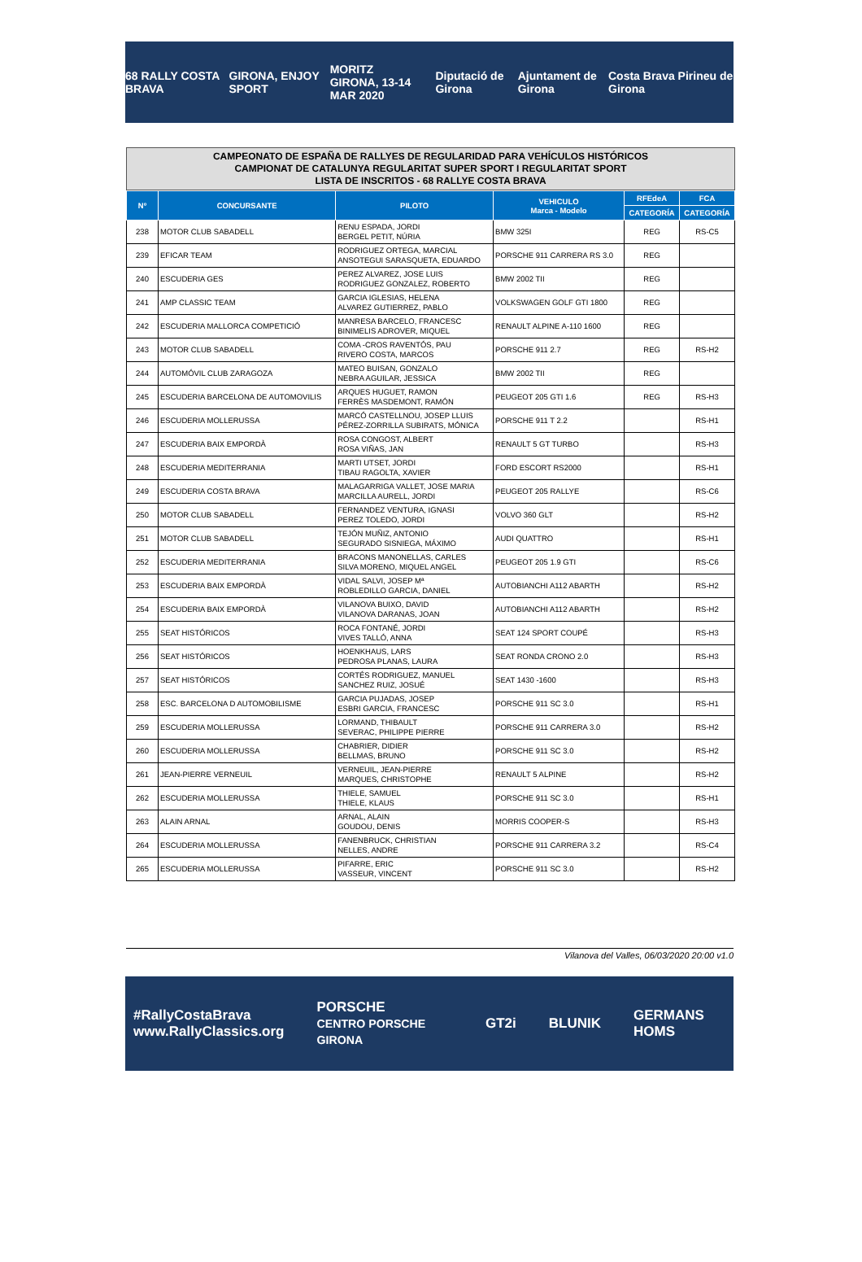68 RALLY COSTA BRAVA GIRONA, ENJOY SPORT MORITZ
GIRONA, 13-14 MAR 2020 Diputació de Girona Ajuntament de Girona Costa Brava Pirineu de Girona
CAMPEONATO DE ESPAÑA DE RALLYES DE REGULARIDAD PARA VEHÍCULOS HISTÓRICOS
CAMPIONAT DE CATALUNYA REGULARITAT SUPER SPORT I REGULARITAT SPORT
LISTA DE INSCRITOS - 68 RALLYE COSTA BRAVA
| Nº | CONCURSANTE | PILOTO | VEHICULO Marca - Modelo | RFEdeA | FCA |
| --- | --- | --- | --- | --- | --- |
| | | | | CATEGORÍA | CATEGORÍA |
| 238 | MOTOR CLUB SABADELL | RENU ESPADA, JORDI BERGEL PETIT, NÚRIA | BMW 325I | REG | RS-C5 |
| 239 | EFICAR TEAM | RODRIGUEZ ORTEGA, MARCIAL ANSOTEGUI SARASQUETA, EDUARDO | PORSCHE 911 CARRERA RS 3.0 | REG | |
| 240 | ESCUDERIA GES | PEREZ ALVAREZ, JOSE LUIS RODRIGUEZ GONZALEZ, ROBERTO | BMW 2002 TII | REG | |
| 241 | AMP CLASSIC TEAM | GARCIA IGLESIAS, HELENA ALVAREZ GUTIERREZ, PABLO | VOLKSWAGEN GOLF GTI 1800 | REG | |
| 242 | ESCUDERIA MALLORCA COMPETICIÓ | MANRESA BARCELO, FRANCESC BINIMELIS ADROVER, MIQUEL | RENAULT ALPINE A-110 1600 | REG | |
| 243 | MOTOR CLUB SABADELL | COMA -CROS RAVENTÓS, PAU RIVERO COSTA, MARCOS | PORSCHE 911 2.7 | REG | RS-H2 |
| 244 | AUTOMÓVIL CLUB ZARAGOZA | MATEO BUISAN, GONZALO NEBRA AGUILAR, JESSICA | BMW 2002 TII | REG | |
| 245 | ESCUDERIA BARCELONA DE AUTOMOVILIS | ARQUES HUGUET, RAMON FERRÈS MASDEMONT, RAMÓN | PEUGEOT 205 GTI 1.6 | REG | RS-H3 |
| 246 | ESCUDERIA MOLLERUSSA | MARCÓ CASTELLNOU, JOSEP LLUIS PÉREZ-ZORRILLA SUBIRATS, MÓNICA | PORSCHE 911 T 2.2 | | RS-H1 |
| 247 | ESCUDERIA BAIX EMPORDÀ | ROSA CONGOST, ALBERT ROSA VIÑAS, JAN | RENAULT 5 GT TURBO | | RS-H3 |
| 248 | ESCUDERIA MEDITERRANIA | MARTI UTSET, JORDI TIBAU RAGOLTA, XAVIER | FORD ESCORT RS2000 | | RS-H1 |
| 249 | ESCUDERIA COSTA BRAVA | MALAGARRIGA VALLET, JOSE MARIA MARCILLA AURELL, JORDI | PEUGEOT 205 RALLYE | | RS-C6 |
| 250 | MOTOR CLUB SABADELL | FERNANDEZ VENTURA, IGNASI PEREZ TOLEDO, JORDI | VOLVO 360 GLT | | RS-H2 |
| 251 | MOTOR CLUB SABADELL | TEJÓN MUÑIZ, ANTONIO SEGURADO SISNIEGA, MÁXIMO | AUDI QUATTRO | | RS-H1 |
| 252 | ESCUDERIA MEDITERRANIA | BRACONS MANONELLAS, CARLES SILVA MORENO, MIQUEL ANGEL | PEUGEOT 205 1.9 GTI | | RS-C6 |
| 253 | ESCUDERIA BAIX EMPORDÀ | VIDAL SALVI, JOSEP Mª ROBLEDILLO GARCIA, DANIEL | AUTOBIANCHI A112 ABARTH | | RS-H2 |
| 254 | ESCUDERIA BAIX EMPORDÀ | VILANOVA BUIXO, DAVID VILANOVA DARANAS, JOAN | AUTOBIANCHI A112 ABARTH | | RS-H2 |
| 255 | SEAT HISTÓRICOS | ROCA FONTANÉ, JORDI VIVES TALLÓ, ANNA | SEAT 124 SPORT COUPÉ | | RS-H3 |
| 256 | SEAT HISTÓRICOS | HOENKHAUS, LARS PEDROSA PLANAS, LAURA | SEAT RONDA CRONO 2.0 | | RS-H3 |
| 257 | SEAT HISTÓRICOS | CORTÉS RODRIGUEZ, MANUEL SANCHEZ RUIZ, JOSUÉ | SEAT 1430 -1600 | | RS-H3 |
| 258 | ESC. BARCELONA D AUTOMOBILISME | GARCIA PUJADAS, JOSEP ESBRI GARCIA, FRANCESC | PORSCHE 911 SC 3.0 | | RS-H1 |
| 259 | ESCUDERIA MOLLERUSSA | LORMAND, THIBAULT SEVERAC, PHILIPPE PIERRE | PORSCHE 911 CARRERA 3.0 | | RS-H2 |
| 260 | ESCUDERIA MOLLERUSSA | CHABRIER, DIDIER BELLMAS, BRUNO | PORSCHE 911 SC 3.0 | | RS-H2 |
| 261 | JEAN-PIERRE VERNEUIL | VERNEUIL, JEAN-PIERRE MARQUES, CHRISTOPHE | RENAULT 5 ALPINE | | RS-H2 |
| 262 | ESCUDERIA MOLLERUSSA | THIELE, SAMUEL THIELE, KLAUS | PORSCHE 911 SC 3.0 | | RS-H1 |
| 263 | ALAIN ARNAL | ARNAL, ALAIN GOUDOU, DENIS | MORRIS COOPER-S | | RS-H3 |
| 264 | ESCUDERIA MOLLERUSSA | FANENBRUCK, CHRISTIAN NELLES, ANDRE | PORSCHE 911 CARRERA 3.2 | | RS-C4 |
| 265 | ESCUDERIA MOLLERUSSA | PIFARRE, ERIC VASSEUR, VINCENT | PORSCHE 911 SC 3.0 | | RS-H2 |
Vilanova del Valles, 06/03/2020 20:00 v1.0
#RallyCostaBrava
www.RallyClassics.org PORSCHE
CENTRO PORSCHE GIRONA GT2i BLUNIK GERMANS HOMS